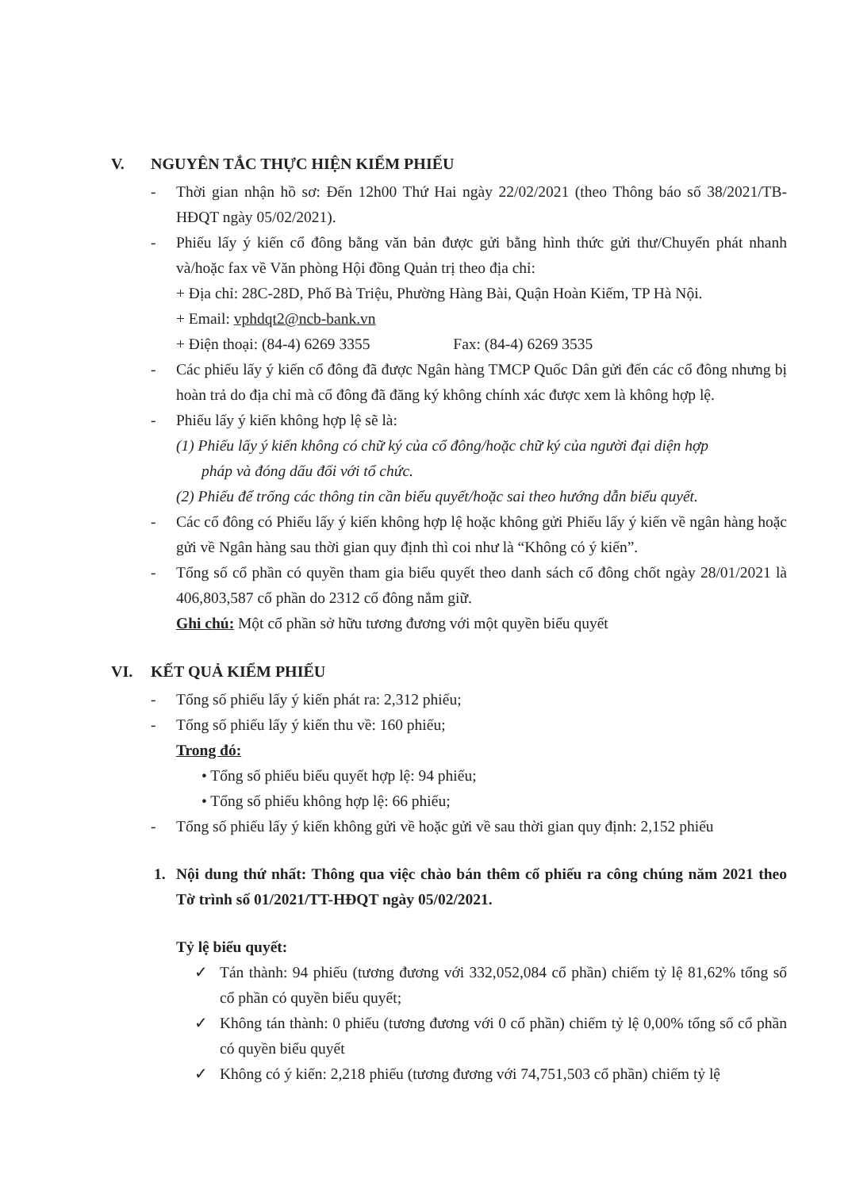V. NGUYÊN TẮC THỰC HIỆN KIỂM PHIẾU
- Thời gian nhận hồ sơ: Đến 12h00 Thứ Hai ngày 22/02/2021 (theo Thông báo số 38/2021/TB-HĐQT ngày 05/02/2021).
- Phiếu lấy ý kiến cổ đông bằng văn bản được gửi bằng hình thức gửi thư/Chuyển phát nhanh và/hoặc fax về Văn phòng Hội đồng Quản trị theo địa chỉ:
+ Địa chỉ: 28C-28D, Phố Bà Triệu, Phường Hàng Bài, Quận Hoàn Kiếm, TP Hà Nội.
+ Email: vphdqt2@ncb-bank.vn
+ Điện thoại: (84-4) 6269 3355 Fax: (84-4) 6269 3535
- Các phiếu lấy ý kiến cổ đông đã được Ngân hàng TMCP Quốc Dân gửi đến các cổ đông nhưng bị hoàn trả do địa chỉ mà cổ đông đã đăng ký không chính xác được xem là không hợp lệ.
- Phiếu lấy ý kiến không hợp lệ sẽ là:
(1) Phiếu lấy ý kiến không có chữ ký của cổ đông/hoặc chữ ký của người đại diện hợp
pháp và đóng dấu đối với tổ chức.
(2) Phiếu để trống các thông tin cần biểu quyết/hoặc sai theo hướng dẫn biểu quyết.
- Các cổ đông có Phiếu lấy ý kiến không hợp lệ hoặc không gửi Phiếu lấy ý kiến về ngân hàng hoặc gửi về Ngân hàng sau thời gian quy định thì coi như là “Không có ý kiến”.
- Tổng số cổ phần có quyền tham gia biểu quyết theo danh sách cổ đông chốt ngày 28/01/2021 là 406,803,587 cổ phần do 2312 cổ đông nắm giữ.
Ghi chú: Một cổ phần sở hữu tương đương với một quyền biểu quyết
VI. KẾT QUẢ KIỂM PHIẾU
- Tổng số phiếu lấy ý kiến phát ra: 2,312 phiếu;
- Tổng số phiếu lấy ý kiến thu về: 160 phiếu;
Trong đó:
• Tổng số phiếu biểu quyết hợp lệ: 94 phiếu;
• Tổng số phiếu không hợp lệ: 66 phiếu;
- Tổng số phiếu lấy ý kiến không gửi về hoặc gửi về sau thời gian quy định: 2,152 phiếu
1. Nội dung thứ nhất: Thông qua việc chào bán thêm cổ phiếu ra công chúng năm 2021 theo Tờ trình số 01/2021/TT-HĐQT ngày 05/02/2021.
Tỷ lệ biểu quyết:
✓ Tán thành: 94 phiếu (tương đương với 332,052,084 cổ phần) chiếm tỷ lệ 81,62% tổng số cổ phần có quyền biểu quyết;
✓ Không tán thành: 0 phiếu (tương đương với 0 cổ phần) chiếm tỷ lệ 0,00% tổng số cổ phần có quyền biểu quyết
✓ Không có ý kiến: 2,218 phiếu (tương đương với 74,751,503 cổ phần) chiếm tỷ lệ